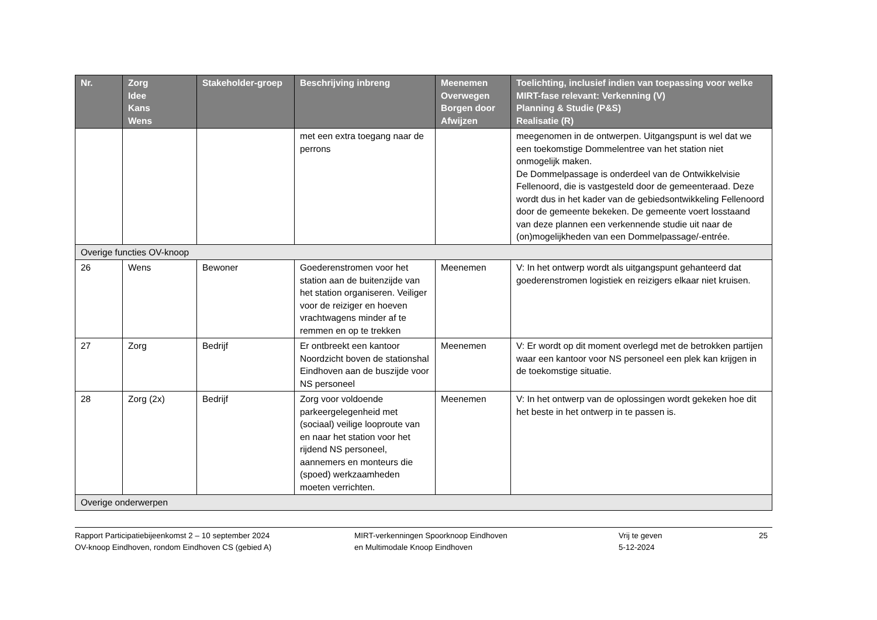| Nr. | Zorg Idee Kans Wens | Stakeholder-groep | Beschrijving inbreng | Meenemen Overwegen Borgen door Afwijzen | Toelichting, inclusief indien van toepassing voor welke MIRT-fase relevant: Verkenning (V) Planning & Studie (P&S) Realisatie (R) |
| --- | --- | --- | --- | --- | --- |
| | | | met een extra toegang naar de perrons | | meegenomen in de ontwerpen. Uitgangspunt is wel dat we een toekomstige Dommelentree van het station niet onmogelijk maken. De Dommelpassage is onderdeel van de Ontwikkelvisie Fellenoord, die is vastgesteld door de gemeenteraad. Deze wordt dus in het kader van de gebiedsontwikkeling Fellenoord door de gemeente bekeken. De gemeente voert losstaand van deze plannen een verkennende studie uit naar de (on)mogelijkheden van een Dommelpassage/-entrée. |
| Overige functies OV-knoop | | | | | |
| 26 | Wens | Bewoner | Goederenstromen voor het station aan de buitenzijde van het station organiseren. Veiliger voor de reiziger en hoeven vrachtwagens minder af te remmen en op te trekken | Meenemen | V: In het ontwerp wordt als uitgangspunt gehanteerd dat goederenstromen logistiek en reizigers elkaar niet kruisen. |
| 27 | Zorg | Bedrijf | Er ontbreekt een kantoor Noordzicht boven de stationshal Eindhoven aan de buszijde voor NS personeel | Meenemen | V: Er wordt op dit moment overlegd met de betrokken partijen waar een kantoor voor NS personeel een plek kan krijgen in de toekomstige situatie. |
| 28 | Zorg (2x) | Bedrijf | Zorg voor voldoende parkeergelegenheid met (sociaal) veilige looproute van en naar het station voor het rijdend NS personeel, aannemers en monteurs die (spoed) werkzaamheden moeten verrichten. | Meenemen | V: In het ontwerp van de oplossingen wordt gekeken hoe dit het beste in het ontwerp in te passen is. |
| Overige onderwerpen | | | | | |
Rapport Participatiebijeenkomst 2 – 10 september 2024
OV-knoop Eindhoven, rondom Eindhoven CS (gebied A)
MIRT-verkenningen Spoorknoop Eindhoven
en Multimodale Knoop Eindhoven
Vrij te geven
5-12-2024
25